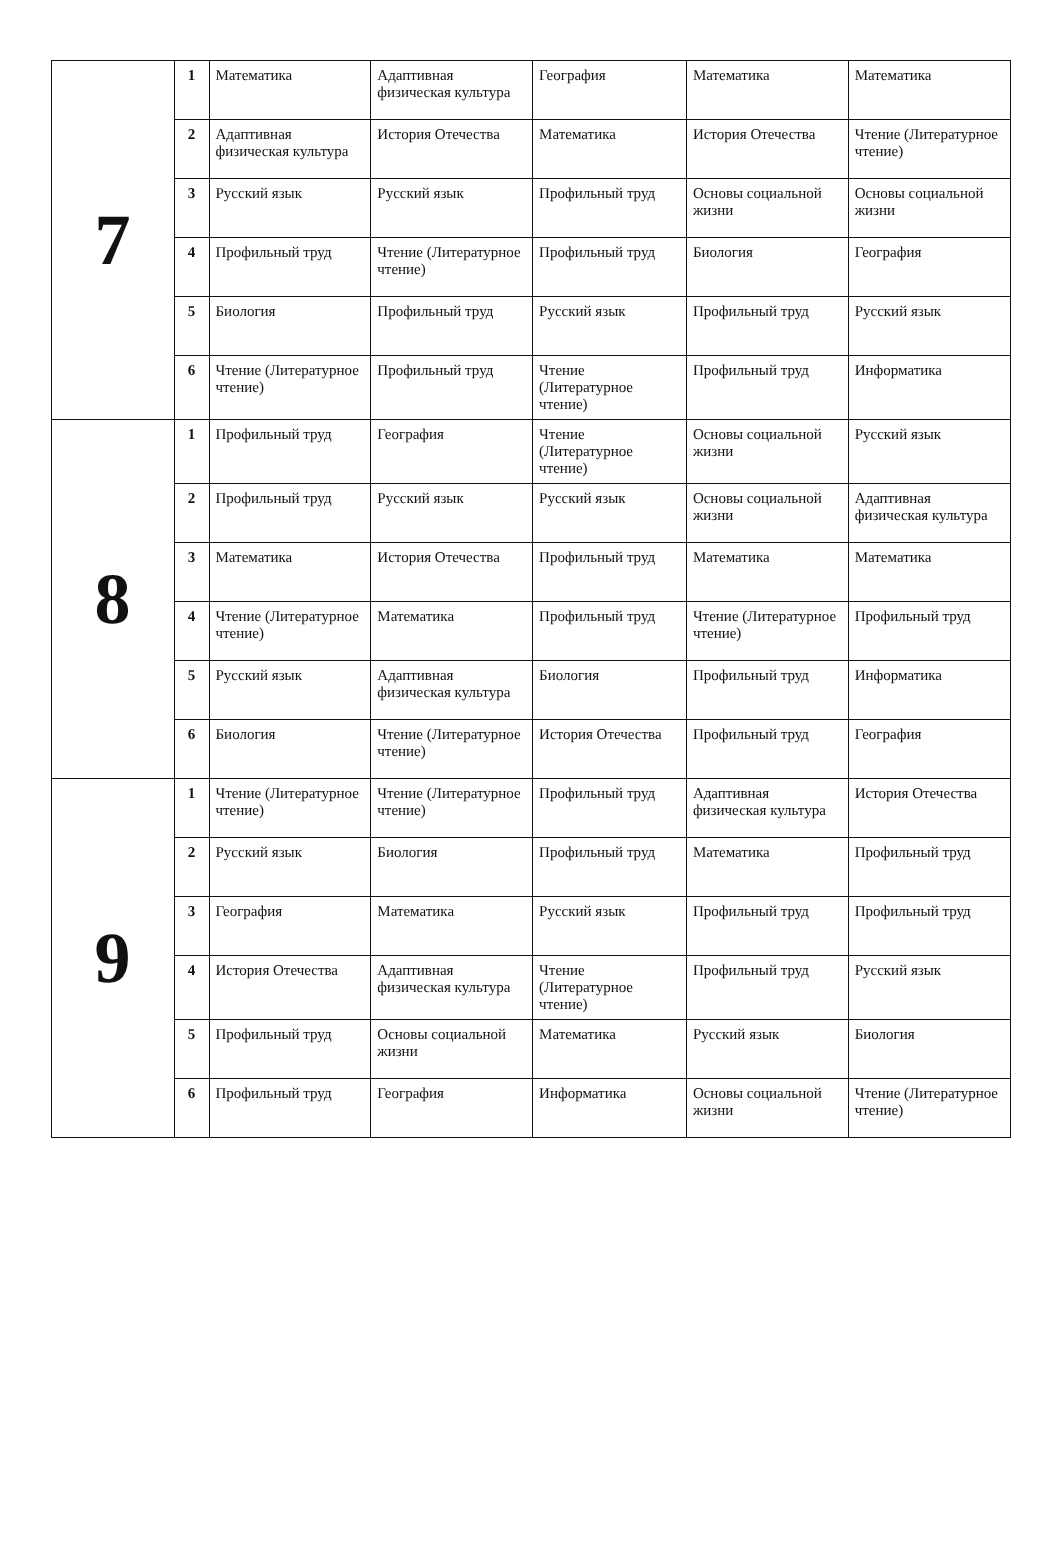| 7 | 1 | Математика | Адаптивная физическая культура | География | Математика | Математика |
| | 2 | Адаптивная физическая культура | История Отечества | Математика | История Отечества | Чтение (Литературное чтение) |
| | 3 | Русский язык | Русский язык | Профильный труд | Основы социальной жизни | Основы социальной жизни |
| | 4 | Профильный труд | Чтение (Литературное чтение) | Профильный труд | Биология | География |
| | 5 | Биология | Профильный труд | Русский язык | Профильный труд | Русский язык |
| | 6 | Чтение (Литературное чтение) | Профильный труд | Чтение (Литературное чтение) | Профильный труд | Информатика |
| 8 | 1 | Профильный труд | География | Чтение (Литературное чтение) | Основы социальной жизни | Русский язык |
| | 2 | Профильный труд | Русский язык | Русский язык | Основы социальной жизни | Адаптивная физическая культура |
| | 3 | Математика | История Отечества | Профильный труд | Математика | Математика |
| | 4 | Чтение (Литературное чтение) | Математика | Профильный труд | Чтение (Литературное чтение) | Профильный труд |
| | 5 | Русский язык | Адаптивная физическая культура | Биология | Профильный труд | Информатика |
| | 6 | Биология | Чтение (Литературное чтение) | История Отечества | Профильный труд | География |
| 9 | 1 | Чтение (Литературное чтение) | Чтение (Литературное чтение) | Профильный труд | Адаптивная физическая культура | История Отечества |
| | 2 | Русский язык | Биология | Профильный труд | Математика | Профильный труд |
| | 3 | География | Математика | Русский язык | Профильный труд | Профильный труд |
| | 4 | История Отечества | Адаптивная физическая культура | Чтение (Литературное чтение) | Профильный труд | Русский язык |
| | 5 | Профильный труд | Основы социальной жизни | Математика | Русский язык | Биология |
| | 6 | Профильный труд | География | Информатика | Основы социальной жизни | Чтение (Литературное чтение) |